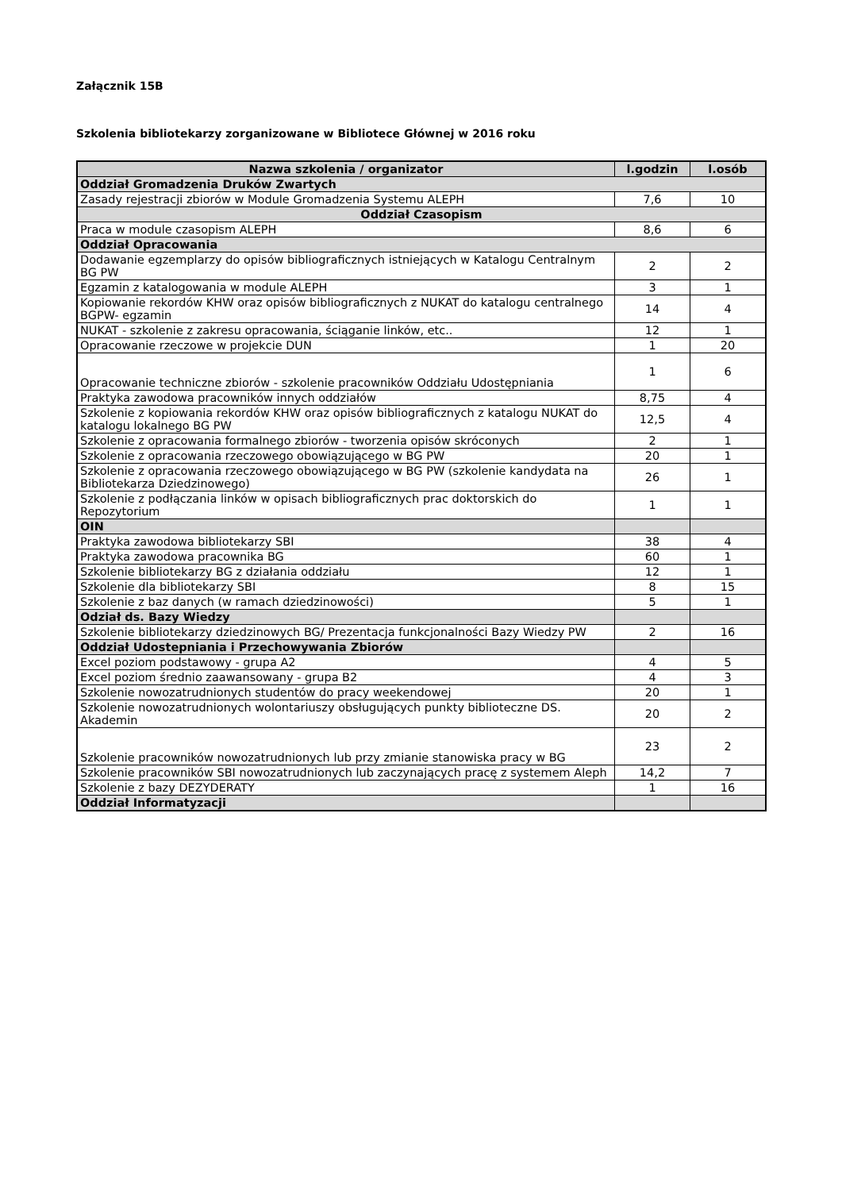Załącznik 15B
Szkolenia bibliotekarzy zorganizowane w Bibliotece Głównej w 2016 roku
| Nazwa szkolenia / organizator | l.godzin | l.osób |
| --- | --- | --- |
| Oddział Gromadzenia Druków Zwartych | | |
| Zasady rejestracji zbiorów w Module Gromadzenia Systemu ALEPH | 7,6 | 10 |
| Oddział Czasopism | | |
| Praca w module czasopism ALEPH | 8,6 | 6 |
| Oddział Opracowania | | |
| Dodawanie egzemplarzy do opisów bibliograficznych istniejących w Katalogu Centralnym BG PW | 2 | 2 |
| Egzamin z katalogowania w module ALEPH | 3 | 1 |
| Kopiowanie rekordów KHW oraz opisów bibliograficznych z NUKAT do katalogu centralnego BGPW- egzamin | 14 | 4 |
| NUKAT - szkolenie z zakresu opracowania, ściąganie linków, etc.. | 12 | 1 |
| Opracowanie rzeczowe w projekcie DUN | 1 | 20 |
| Opracowanie techniczne zbiorów - szkolenie pracowników Oddziału Udostępniania | 1 | 6 |
| Praktyka zawodowa pracowników innych oddziałów | 8,75 | 4 |
| Szkolenie z kopiowania rekordów KHW oraz opisów bibliograficznych z katalogu NUKAT do katalogu lokalnego BG PW | 12,5 | 4 |
| Szkolenie z opracowania formalnego zbiorów - tworzenia opisów skróconych | 2 | 1 |
| Szkolenie z opracowania rzeczowego obowiązującego w BG PW | 20 | 1 |
| Szkolenie z opracowania rzeczowego obowiązującego w BG PW (szkolenie kandydata na Bibliotekarza Dziedzinowego) | 26 | 1 |
| Szkolenie z podłączania linków w opisach bibliograficznych prac doktorskich do Repozytorium | 1 | 1 |
| OIN | | |
| Praktyka zawodowa bibliotekarzy SBI | 38 | 4 |
| Praktyka zawodowa pracownika BG | 60 | 1 |
| Szkolenie bibliotekarzy BG z działania oddziału | 12 | 1 |
| Szkolenie dla bibliotekarzy SBI | 8 | 15 |
| Szkolenie z baz danych (w ramach dziedzinowości) | 5 | 1 |
| Odział ds. Bazy Wiedzy | | |
| Szkolenie bibliotekarzy dziedzinowych BG/ Prezentacja funkcjonalności Bazy Wiedzy PW | 2 | 16 |
| Oddział Udostepniania i Przechowywania Zbiorów | | |
| Excel poziom podstawowy - grupa A2 | 4 | 5 |
| Excel poziom średnio zaawansowany - grupa B2 | 4 | 3 |
| Szkolenie nowozatrudnionych studentów do pracy weekendowej | 20 | 1 |
| Szkolenie nowozatrudnionych wolontariuszy obsługujących punkty biblioteczne DS. Akademin | 20 | 2 |
| Szkolenie pracowników nowozatrudnionych lub przy zmianie stanowiska pracy w BG | 23 | 2 |
| Szkolenie pracowników SBI nowozatrudnionych lub zaczynających pracę z systemem Aleph | 14,2 | 7 |
| Szkolenie z bazy DEZYDERATY | 1 | 16 |
| Oddział Informatyzacji | | |